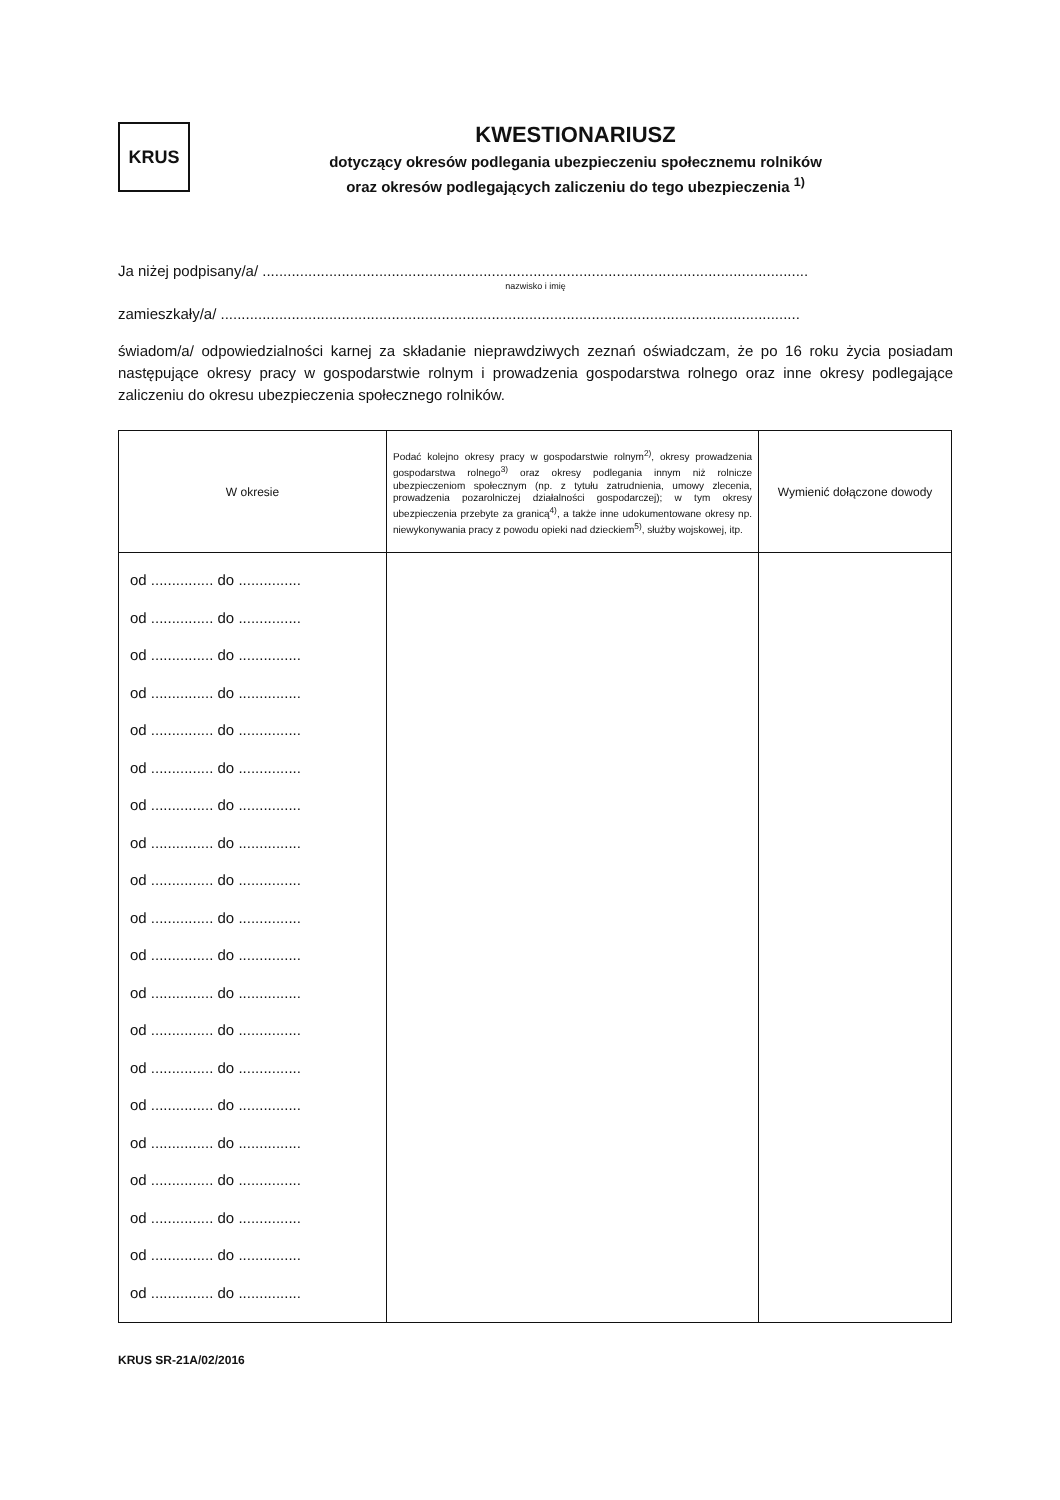KRUS
KWESTIONARIUSZ
dotyczący okresów podlegania ubezpieczeniu społecznemu rolników
oraz okresów podlegających zaliczeniu do tego ubezpieczenia <sup>1)</sup>
Ja niżej podpisany/a/ ...................................................................................................................................
nazwisko i imię
zamieszkały/a/ ...........................................................................................................................................
świadom/a/ odpowiedzialności karnej za składanie nieprawdziwych zeznań oświadczam, że po 16 roku życia posiadam następujące okresy pracy w gospodarstwie rolnym i prowadzenia gospodarstwa rolnego oraz inne okresy podlegające zaliczeniu do okresu ubezpieczenia społecznego rolników.
| W okresie | Podać kolejno okresy pracy w gospodarstwie rolnym<sup>2)</sup>, okresy prowadzenia gospodarstwa rolnego<sup>3)</sup> oraz okresy podlegania innym niż rolnicze ubezpieczeniom społecznym (np. z tytułu zatrudnienia, umowy zlecenia, prowadzenia pozarolniczej działalności gospodarczej); w tym okresy ubezpieczenia przebyte za granicą<sup>4)</sup>, a także inne udokumentowane okresy np. niewykonywania pracy z powodu opieki nad dzieckiem<sup>5)</sup>, służby wojskowej, itp. | Wymienić dołączone dowody |
| --- | --- | --- |
| od ............... do ............... od ............... do ............... od ............... do ............... od ............... do ............... od ............... do ............... od ............... do ............... od ............... do ............... od ............... do ............... od ............... do ............... od ............... do ............... od ............... do ............... od ............... do ............... od ............... do ............... od ............... do ............... od ............... do ............... od ............... do ............... od ............... do ............... od ............... do ............... od ............... do ............... od ............... do ............... | | |
KRUS SR-21A/02/2016